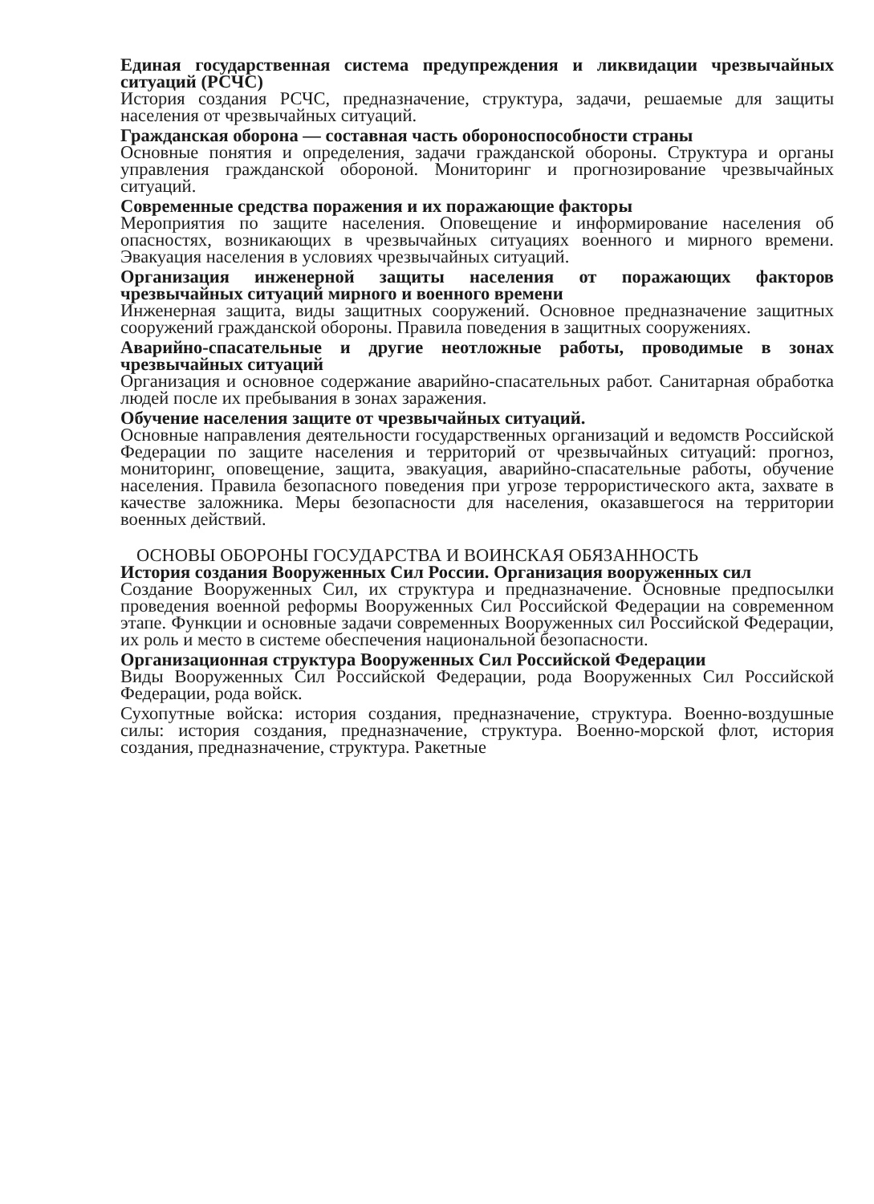Единая государственная система предупреждения и ликвидации чрезвычайных ситуаций (РСЧС)
История создания РСЧС, предназначение, структура, задачи, решаемые для защиты населения от чрезвычайных ситуаций.
Гражданская оборона — составная часть обороноспособности страны
Основные понятия и определения, задачи гражданской обороны. Структура и органы управления гражданской обороной. Мониторинг и прогнозирование чрезвычайных ситуаций.
Современные средства поражения и их поражающие факторы
Мероприятия по защите населения. Оповещение и информирование населения об опасностях, возникающих в чрезвычайных ситуациях военного и мирного времени. Эвакуация населения в условиях чрезвычайных ситуаций.
Организация инженерной защиты населения от поражающих факторов чрезвычайных ситуаций мирного и военного времени
Инженерная защита, виды защитных сооружений. Основное предназначение защитных сооружений гражданской обороны. Правила поведения в защитных сооружениях.
Аварийно-спасательные и другие неотложные работы, проводимые в зонах чрезвычайных ситуаций
Организация и основное содержание аварийно-спасательных работ. Санитарная обработка людей после их пребывания в зонах заражения.
Обучение населения защите от чрезвычайных ситуаций.
Основные направления деятельности государственных организаций и ведомств Российской Федерации по защите населения и территорий от чрезвычайных ситуаций: прогноз, мониторинг, оповещение, защита, эвакуация, аварийно-спасательные работы, обучение населения. Правила безопасного поведения при угрозе террористического акта, захвате в качестве заложника. Меры безопасности для населения, оказавшегося на территории военных действий.
ОСНОВЫ ОБОРОНЫ ГОСУДАРСТВА И ВОИНСКАЯ ОБЯЗАННОСТЬ
История создания Вооруженных Сил России. Организация вооруженных сил
Создание Вооруженных Сил, их структура и предназначение. Основные предпосылки проведения военной реформы Вооруженных Сил Российской Федерации на современном этапе. Функции и основные задачи современных Вооруженных сил Российской Федерации, их роль и место в системе обеспечения национальной безопасности.
Организационная структура Вооруженных Сил Российской Федерации
Виды Вооруженных Сил Российской Федерации, рода Вооруженных Сил Российской Федерации, рода войск.
Сухопутные войска: история создания, предназначение, структура. Военно-воздушные силы: история создания, предназначение, структура. Военно-морской флот, история создания, предназначение, структура. Ракетные